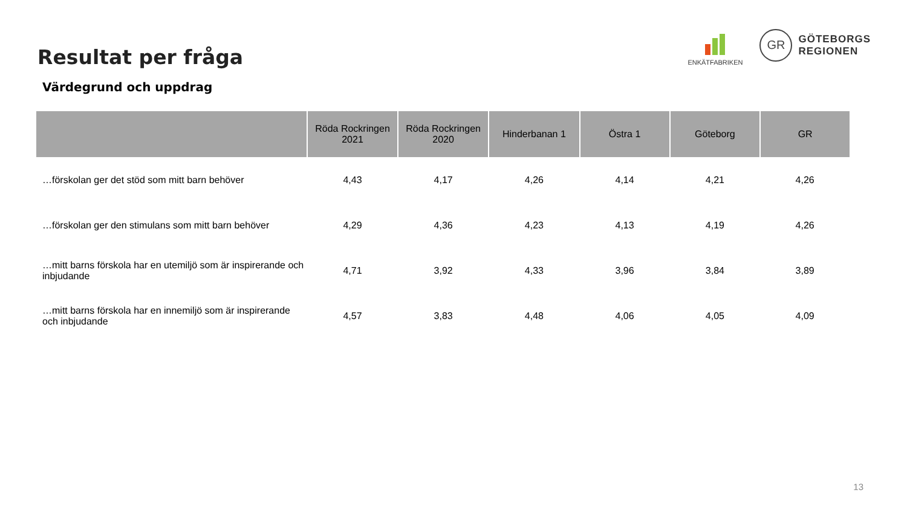Resultat per fråga
ENKÄTFABRIKEN
GR
GÖTEBORGS
REGIONEN
Värdegrund och uppdrag
| | Röda Rockringen 2021 | Röda Rockringen 2020 | Hinderbanan 1 | Östra 1 | Göteborg | GR |
| --- | --- | --- | --- | --- | --- | --- |
| …förskolan ger det stöd som mitt barn behöver | 4,43 | 4,17 | 4,26 | 4,14 | 4,21 | 4,26 |
| …förskolan ger den stimulans som mitt barn behöver | 4,29 | 4,36 | 4,23 | 4,13 | 4,19 | 4,26 |
| …mitt barns förskola har en utemiljö som är inspirerande och inbjudande | 4,71 | 3,92 | 4,33 | 3,96 | 3,84 | 3,89 |
| …mitt barns förskola har en innemiljö som är inspirerande och inbjudande | 4,57 | 3,83 | 4,48 | 4,06 | 4,05 | 4,09 |
13